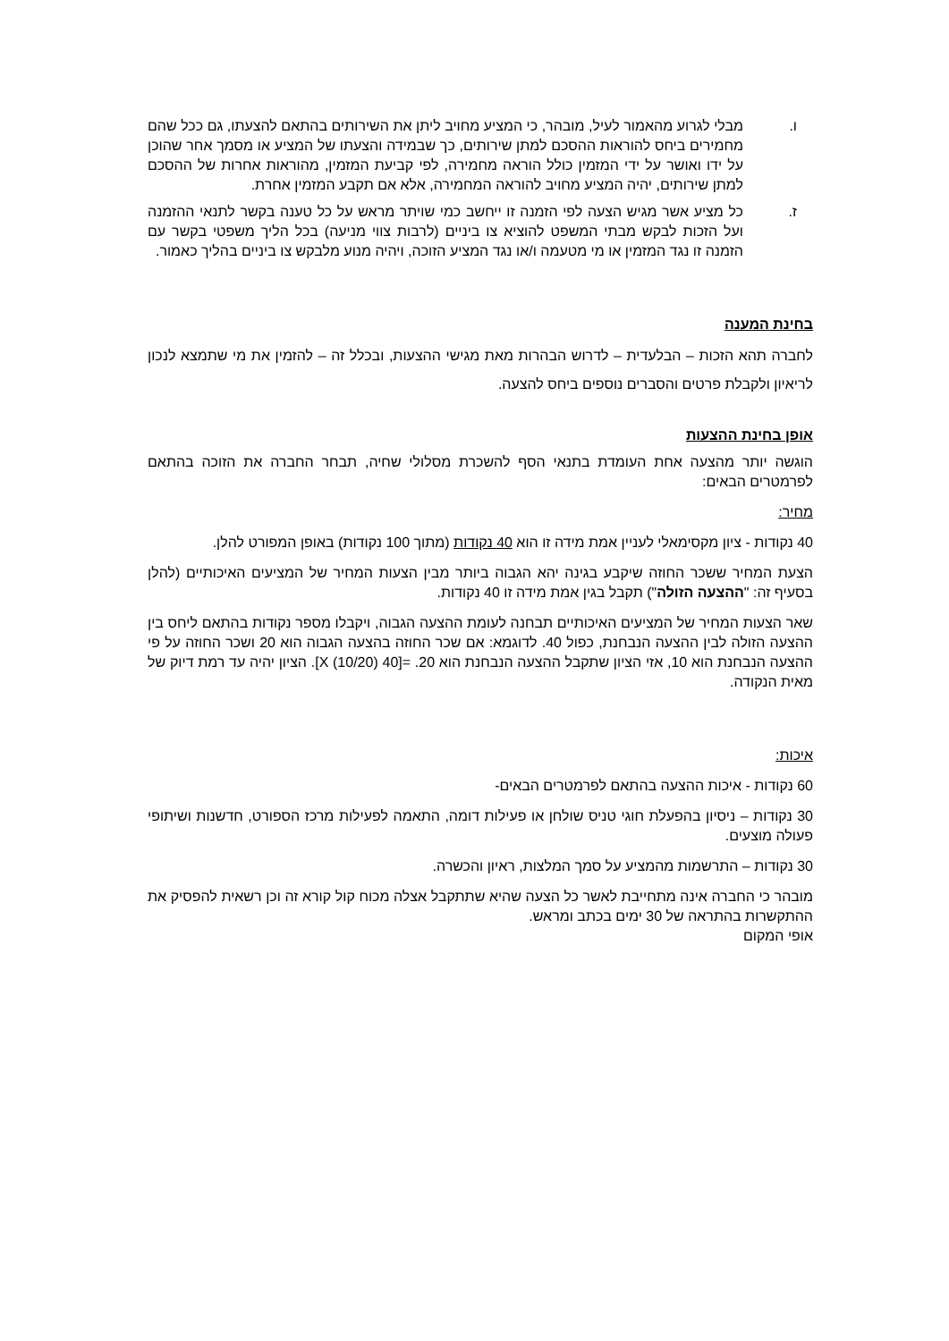ו. מבלי לגרוע מהאמור לעיל, מובהר, כי המציע מחויב ליתן את השירותים בהתאם להצעתו, גם ככל שהם מחמירים ביחס להוראות ההסכם למתן שירותים, כך שבמידה והצעתו של המציע או מסמך אחר שהוכן על ידו ואושר על ידי המזמין כולל הוראה מחמירה, לפי קביעת המזמין, מהוראות אחרות של ההסכם למתן שירותים, יהיה המציע מחויב להוראה המחמירה, אלא אם תקבע המזמין אחרת.
ז. כל מציע אשר מגיש הצעה לפי הזמנה זו ייחשב כמי שויתר מראש על כל טענה בקשר לתנאי ההזמנה ועל הזכות לבקש מבתי המשפט להוציא צו ביניים (לרבות צווי מניעה) בכל הליך משפטי בקשר עם הזמנה זו נגד המזמין או מי מטעמה ו/או נגד המציע הזוכה, ויהיה מנוע מלבקש צו ביניים בהליך כאמור.
בחינת המענה
לחברה תהא הזכות – הבלעדית – לדרוש הבהרות מאת מגישי ההצעות, ובכלל זה – להזמין את מי שתמצא לנכון לריאיון ולקבלת פרטים והסברים נוספים ביחס להצעה.
אופן בחינת ההצעות
הוגשה יותר מהצעה אחת העומדת בתנאי הסף להשכרת מסלולי שחיה, תבחר החברה את הזוכה בהתאם לפרמטרים הבאים:
מחיר:
40 נקודות - ציון מקסימאלי לעניין אמת מידה זו הוא 40 נקודות (מתוך 100 נקודות) באופן המפורט להלן.
הצעת המחיר ששכר החוזה שיקבע בגינה יהא הגבוה ביותר מבין הצעות המחיר של המציעים האיכותיים (להלן בסעיף זה: "ההצעה הזולה") תקבל בגין אמת מידה זו 40 נקודות.
שאר הצעות המחיר של המציעים האיכותיים תבחנה לעומת ההצעה הגבוה, ויקבלו מספר נקודות בהתאם ליחס בין ההצעה הזולה לבין ההצעה הנבחנת, כפול 40. לדוגמא: אם שכר החוזה בהצעה הגבוה הוא 20 ושכר החוזה על פי ההצעה הנבחנת הוא 10, אזי הציון שתקבל ההצעה הנבחנת הוא 20. =[40 X (10/20)]. הציון יהיה עד רמת דיוק של מאית הנקודה.
איכות:
60 נקודות - איכות ההצעה בהתאם לפרמטרים הבאים-
30 נקודות – ניסיון בהפעלת חוגי טניס שולחן או פעילות דומה, התאמה לפעילות מרכז הספורט, חדשנות ושיתופי פעולה מוצעים.
30 נקודות – התרשמות מהמציע על סמך המלצות, ראיון והכשרה.
מובהר כי החברה אינה מתחייבת לאשר כל הצעה שהיא שתתקבל אצלה מכוח קול קורא זה וכן רשאית להפסיק את ההתקשרות בהתראה של 30 ימים בכתב ומראש.
אופי המקום